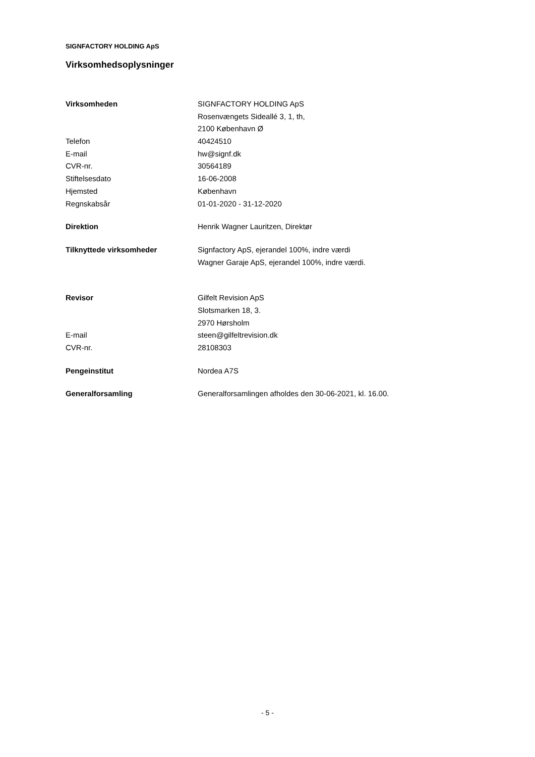SIGNFACTORY HOLDING ApS
Virksomhedsoplysninger
| Virksomheden | SIGNFACTORY HOLDING ApS |
| | Rosenvængets Sideallé 3, 1, th, |
| | 2100 København Ø |
| Telefon | 40424510 |
| E-mail | hw@signf.dk |
| CVR-nr. | 30564189 |
| Stiftelsesdato | 16-06-2008 |
| Hjemsted | København |
| Regnskabsår | 01-01-2020 - 31-12-2020 |
| Direktion | Henrik Wagner Lauritzen, Direktør |
| Tilknyttede virksomheder | Signfactory ApS, ejerandel 100%, indre værdi |
| | Wagner Garaje ApS, ejerandel 100%, indre værdi. |
| Revisor | Gilfelt Revision ApS |
| | Slotsmarken 18, 3. |
| | 2970 Hørsholm |
| E-mail | steen@gilfeltrevision.dk |
| CVR-nr. | 28108303 |
| Pengeinstitut | Nordea A7S |
| Generalforsamling | Generalforsamlingen afholdes den 30-06-2021, kl. 16.00. |
- 5 -